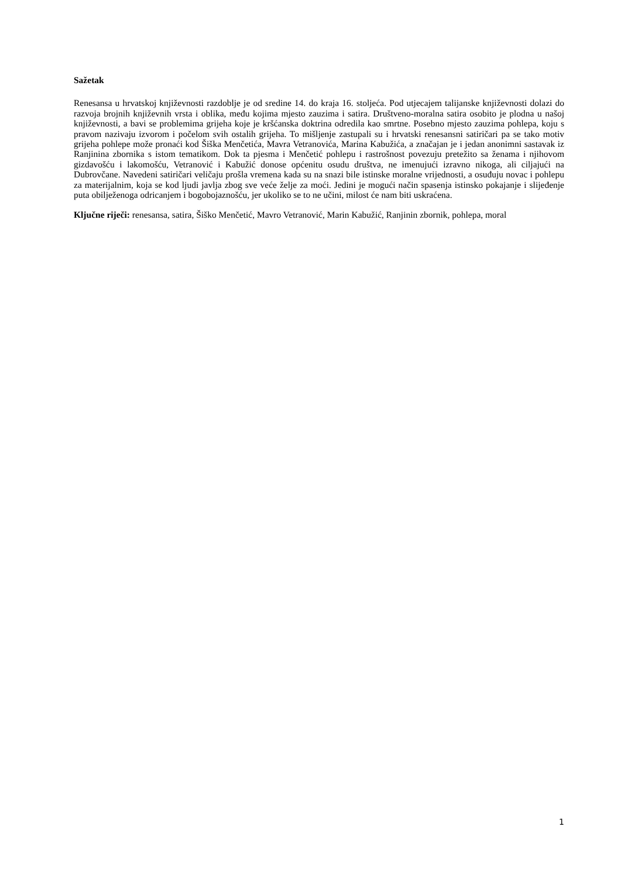Sažetak
Renesansa u hrvatskoj književnosti razdoblje je od sredine 14. do kraja 16. stoljeća. Pod utjecajem talijanske književnosti dolazi do razvoja brojnih književnih vrsta i oblika, među kojima mjesto zauzima i satira. Društveno-moralna satira osobito je plodna u našoj književnosti, a bavi se problemima grijeha koje je kršćanska doktrina odredila kao smrtne. Posebno mjesto zauzima pohlepa, koju s pravom nazivaju izvorom i počelom svih ostalih grijeha. To mišljenje zastupali su i hrvatski renesansni satiričari pa se tako motiv grijeha pohlepe može pronaći kod Šiška Menčetića, Mavra Vetranovića, Marina Kabužića, a značajan je i jedan anonimni sastavak iz Ranjinina zbornika s istom tematikom. Dok ta pjesma i Menčetić pohlepu i rastrošnost povezuju pretežito sa ženama i njihovom gizdavošću i lakomošću, Vetranović i Kabužić donose općenitu osudu društva, ne imenujući izravno nikoga, ali ciljajući na Dubrovčane. Navedeni satiričari veličaju prošla vremena kada su na snazi bile istinske moralne vrijednosti, a osuđuju novac i pohlepu za materijalnim, koja se kod ljudi javlja zbog sve veće želje za moći. Jedini je mogući način spasenja istinsko pokajanje i slijeđenje puta obilježenoga odricanjem i bogobojaznošću, jer ukoliko se to ne učini, milost će nam biti uskraćena.
Ključne riječi: renesansa, satira, Šiško Menčetić, Mavro Vetranović, Marin Kabužić, Ranjinin zbornik, pohlepa, moral
1